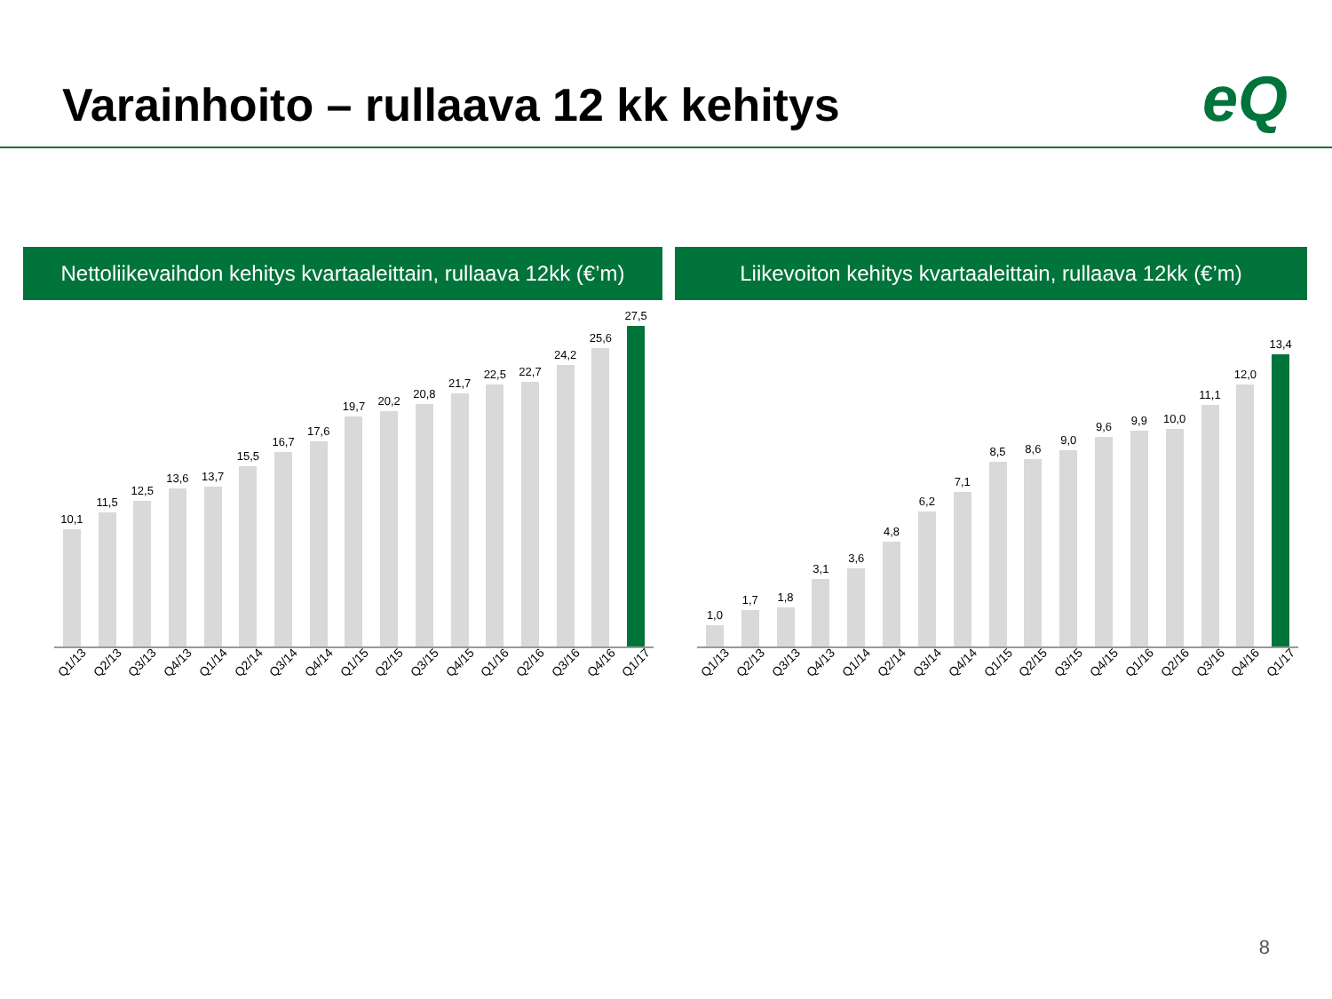Varainhoito – rullaava 12 kk kehitys
eQ
Nettoliikevaihdon kehitys kvartaaleittain, rullaava 12kk (€’m)
10,1
11,5
12,5
13,6
13,7
15,5
16,7
17,6
19,7
20,2
20,8
21,7
22,5
22,7
24,2
25,6
27,5
Q1/13 Q2/13 Q3/13 Q4/13 Q1/14 Q2/14 Q3/14 Q4/14 Q1/15 Q2/15 Q3/15 Q4/15 Q1/16 Q2/16 Q3/16 Q4/16 Q1/17
Liikevoiton kehitys kvartaaleittain, rullaava 12kk (€’m)
1,0
1,7
1,8
3,1
3,6
4,8
6,2
7,1
8,5
8,6
9,0
9,6
9,9
10,0
11,1
12,0
13,4
Q1/13 Q2/13 Q3/13 Q4/13 Q1/14 Q2/14 Q3/14 Q4/14 Q1/15 Q2/15 Q3/15 Q4/15 Q1/16 Q2/16 Q3/16 Q4/16 Q1/17
8